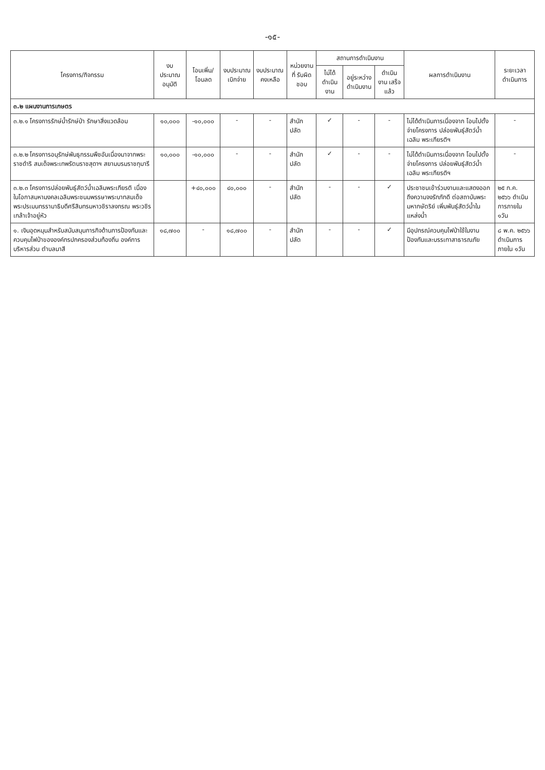-๑๕-
| โครงการ/กิจกรรม | งบประมาณ อนุมัติ | โอนเพิ่ม/ โอนลด | งบประมาณ เบิกจ่าย | งบประมาณ คงเหลือ | หน่วยงานที่ รับผิดชอบ | สถานการดำเนินงาน | | | ผลการดำเนินงาน | ระยะเวลา ดำเนินการ |
| --- | --- | --- | --- | --- | --- | --- | --- | --- | --- | --- |
| | | | | | | ไม่ได้ ดำเนินงาน | อยู่ระหว่าง ดำเนินงาน | ดำเนินงาน เสร็จแล้ว | | |
| ๓.๒ แผนงานการเกษตร | | | | | | | | | | |
| ๓.๒.๑ โครงการรักษ์น้ำรักษ์ป่า รักษาสิ่งแวดล้อม | ๑๐,๐๐๐ | -๑๐,๐๐๐ | - | - | สำนักปลัด | ✓ | - | - | ไม่ได้ดำเนินการเนื่องจาก โอนไปตั้งจ่ายโครงการ ปล่อยพันธุ์สัตว์น้ำเฉลิม พระเกียรติฯ | - |
| ๓.๒.๒ โครงการอนุรักษ์พันธุกรรมพืชอันเนื่องมาจากพระราชดำริ สมเด็จพระเทพรัตนราชสุดาฯ สยามบรมราชกุมารี | ๑๐,๐๐๐ | -๑๐,๐๐๐ | - | - | สำนักปลัด | ✓ | - | - | ไม่ได้ดำเนินการเนื่องจาก โอนไปตั้งจ่ายโครงการ ปล่อยพันธุ์สัตว์น้ำเฉลิม พระเกียรติฯ | - |
| ๓.๒.๓ โครงการปล่อยพันธุ์สัตว์น้ำเฉลิมพระเกียรติ เนื่องในโอกาสมหามงคลเฉลิมพระชนมพรรษาพระบาทสมเด็จพระปรเมนทรรามาธิบดีศรีสินทรมหาวชิราลงกรณ พระวชิรเกล้าเจ้าอยู่หัว | | +๔๐,๐๐๐ | ๔๐,๐๐๐ | - | สำนักปลัด | - | - | ✓ | ประชาชนเข้าร่วมงานและแสดงออกถึงความจงรักภักดี ต่อสถาบันพระมหากษัตริย์ เพิ่มพันธุ์สัตว์น้ำในแหล่งน้ำ | ๒๕ ก.ค. ๒๕๖๖ ดำเนินการภายใน ๑วัน |
| ๑. เงินอุดหนุนสำหรับสนับสนุนการกิจด้านการป้องกันและควบคุมไฟป่าขององค์กรปกครองส่วนท้องถิ่น องค์การบริหารส่วน ตำบลนาสี | ๑๘,๗๐๐ | - | ๑๘,๗๐๐ | - | สำนักปลัด | - | - | ✓ | มีอุปกรณ์ควบคุมไฟป่าใช้ในงานป้องกันและบรรเทาสาธารณภัย | ๘ พ.ค. ๒๕๖๖ ดำเนินการภายใน ๑วัน |